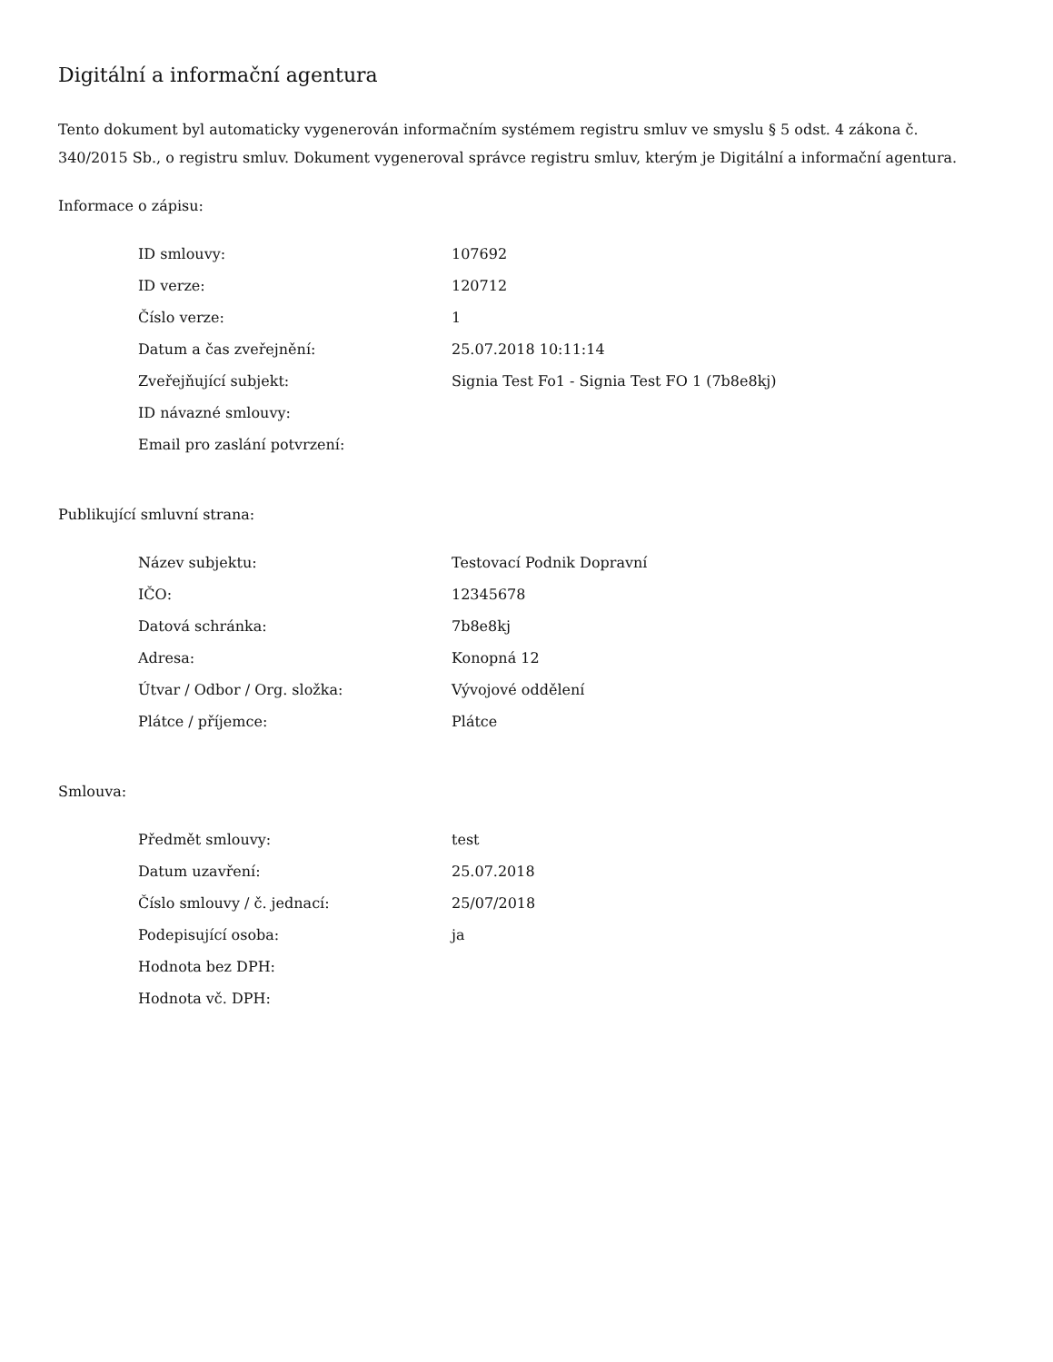Digitální a informační agentura
Tento dokument byl automaticky vygenerován informačním systémem registru smluv ve smyslu § 5 odst. 4 zákona č. 340/2015 Sb., o registru smluv. Dokument vygeneroval správce registru smluv, kterým je Digitální a informační agentura.
Informace o zápisu:
| ID smlouvy: | 107692 |
| ID verze: | 120712 |
| Číslo verze: | 1 |
| Datum a čas zveřejnění: | 25.07.2018 10:11:14 |
| Zveřejňující subjekt: | Signia Test Fo1 - Signia Test FO 1 (7b8e8kj) |
| ID návazné smlouvy: | |
| Email pro zaslání potvrzení: | |
Publikující smluvní strana:
| Název subjektu: | Testovací Podnik Dopravní |
| IČO: | 12345678 |
| Datová schránka: | 7b8e8kj |
| Adresa: | Konopná 12 |
| Útvar / Odbor / Org. složka: | Vývojové oddělení |
| Plátce / příjemce: | Plátce |
Smlouva:
| Předmět smlouvy: | test |
| Datum uzavření: | 25.07.2018 |
| Číslo smlouvy / č. jednací: | 25/07/2018 |
| Podepisující osoba: | ja |
| Hodnota bez DPH: | |
| Hodnota vč. DPH: | |